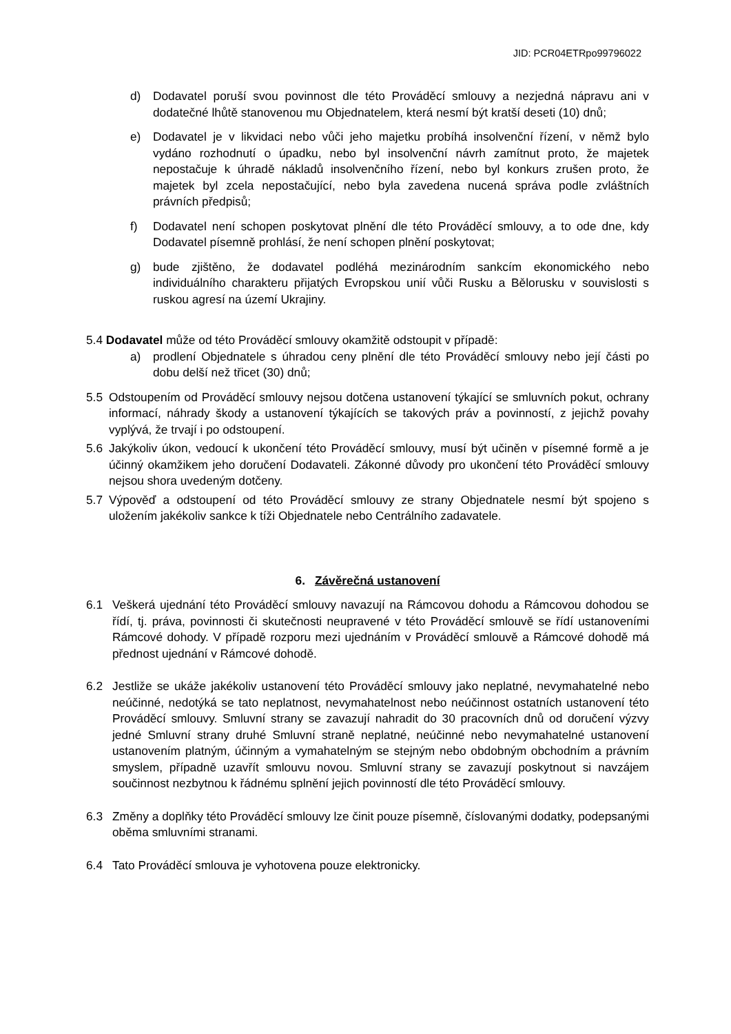JID: PCR04ETRpo99796022
d) Dodavatel poruší svou povinnost dle této Prováděcí smlouvy a nezjedná nápravu ani v dodatečné lhůtě stanovenou mu Objednatelem, která nesmí být kratší deseti (10) dnů;
e) Dodavatel je v likvidaci nebo vůči jeho majetku probíhá insolvenční řízení, v němž bylo vydáno rozhodnutí o úpadku, nebo byl insolvenční návrh zamítnut proto, že majetek nepostačuje k úhradě nákladů insolvenčního řízení, nebo byl konkurs zrušen proto, že majetek byl zcela nepostačující, nebo byla zavedena nucená správa podle zvláštních právních předpisů;
f) Dodavatel není schopen poskytovat plnění dle této Prováděcí smlouvy, a to ode dne, kdy Dodavatel písemně prohlásí, že není schopen plnění poskytovat;
g) bude zjištěno, že dodavatel podléhá mezinárodním sankcím ekonomického nebo individuálního charakteru přijatých Evropskou unií vůči Rusku a Bělorusku v souvislosti s ruskou agresí na území Ukrajiny.
5.4 Dodavatel může od této Prováděcí smlouvy okamžitě odstoupit v případě:
a) prodlení Objednatele s úhradou ceny plnění dle této Prováděcí smlouvy nebo její části po dobu delší než třicet (30) dnů;
5.5 Odstoupením od Prováděcí smlouvy nejsou dotčena ustanovení týkající se smluvních pokut, ochrany informací, náhrady škody a ustanovení týkajících se takových práv a povinností, z jejichž povahy vyplývá, že trvají i po odstoupení.
5.6 Jakýkoliv úkon, vedoucí k ukončení této Prováděcí smlouvy, musí být učiněn v písemné formě a je účinný okamžikem jeho doručení Dodavateli. Zákonné důvody pro ukončení této Prováděcí smlouvy nejsou shora uvedeným dotčeny.
5.7 Výpověď a odstoupení od této Prováděcí smlouvy ze strany Objednatele nesmí být spojeno s uložením jakékoliv sankce k tíži Objednatele nebo Centrálního zadavatele.
6. Závěrečná ustanovení
6.1 Veškerá ujednání této Prováděcí smlouvy navazují na Rámcovou dohodu a Rámcovou dohodou se řídí, tj. práva, povinnosti či skutečnosti neupravené v této Prováděcí smlouvě se řídí ustanoveními Rámcové dohody. V případě rozporu mezi ujednáním v Prováděcí smlouvě a Rámcové dohodě má přednost ujednání v Rámcové dohodě.
6.2 Jestliže se ukáže jakékoliv ustanovení této Prováděcí smlouvy jako neplatné, nevymahatelné nebo neúčinné, nedotýká se tato neplatnost, nevymahatelnost nebo neúčinnost ostatních ustanovení této Prováděcí smlouvy. Smluvní strany se zavazují nahradit do 30 pracovních dnů od doručení výzvy jedné Smluvní strany druhé Smluvní straně neplatné, neúčinné nebo nevymahatelné ustanovení ustanovením platným, účinným a vymahatelným se stejným nebo obdobným obchodním a právním smyslem, případně uzavřít smlouvu novou. Smluvní strany se zavazují poskytnout si navzájem součinnost nezbytnou k řádnému splnění jejich povinností dle této Prováděcí smlouvy.
6.3 Změny a doplňky této Prováděcí smlouvy lze činit pouze písemně, číslovanými dodatky, podepsanými oběma smluvními stranami.
6.4 Tato Prováděcí smlouva je vyhotovena pouze elektronicky.